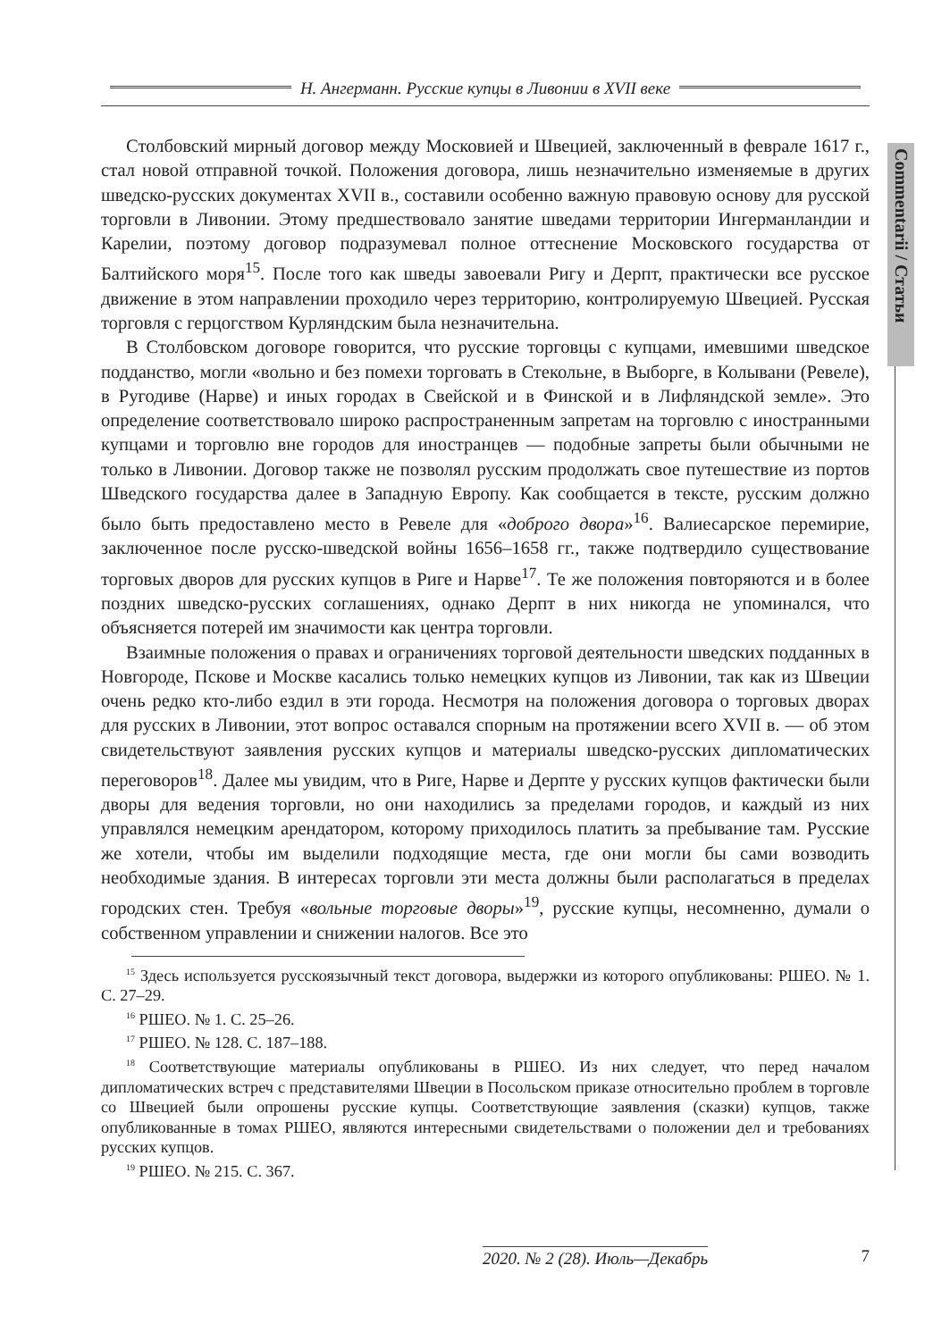Н. Ангерманн. Русские купцы в Ливонии в XVII веке
Commentarii / Статьи
Столбовский мирный договор между Московией и Швецией, заключенный в феврале 1617 г., стал новой отправной точкой. Положения договора, лишь незначительно изменяемые в других шведско-русских документах XVII в., составили особенно важную правовую основу для русской торговли в Ливонии. Этому предшествовало занятие шведами территории Ингерманландии и Карелии, поэтому договор подразумевал полное оттеснение Московского государства от Балтийского моря<sup>15</sup>. После того как шведы завоевали Ригу и Дерпт, практически все русское движение в этом направлении проходило через территорию, контролируемую Швецией. Русская торговля с герцогством Курляндским была незначительна.
В Столбовском договоре говорится, что русские торговцы с купцами, имевшими шведское подданство, могли «вольно и без помехи торговать в Стекольне, в Выборге, в Колывани (Ревеле), в Ругодиве (Нарве) и иных городах в Свейской и в Финской и в Лифляндской земле». Это определение соответствовало широко распространенным запретам на торговлю с иностранными купцами и торговлю вне городов для иностранцев — подобные запреты были обычными не только в Ливонии. Договор также не позволял русским продолжать свое путешествие из портов Шведского государства далее в Западную Европу. Как сообщается в тексте, русским должно было быть предоставлено место в Ревеле для «доброго двора»<sup>16</sup>. Валиесарское перемирие, заключенное после русско-шведской войны 1656–1658 гг., также подтвердило существование торговых дворов для русских купцов в Риге и Нарве<sup>17</sup>. Те же положения повторяются и в более поздних шведско-русских соглашениях, однако Дерпт в них никогда не упоминался, что объясняется потерей им значимости как центра торговли.
Взаимные положения о правах и ограничениях торговой деятельности шведских подданных в Новгороде, Пскове и Москве касались только немецких купцов из Ливонии, так как из Швеции очень редко кто-либо ездил в эти города. Несмотря на положения договора о торговых дворах для русских в Ливонии, этот вопрос оставался спорным на протяжении всего XVII в. — об этом свидетельствуют заявления русских купцов и материалы шведско-русских дипломатических переговоров<sup>18</sup>. Далее мы увидим, что в Риге, Нарве и Дерпте у русских купцов фактически были дворы для ведения торговли, но они находились за пределами городов, и каждый из них управлялся немецким арендатором, которому приходилось платить за пребывание там. Русские же хотели, чтобы им выделили подходящие места, где они могли бы сами возводить необходимые здания. В интересах торговли эти места должны были располагаться в пределах городских стен. Требуя «вольные торговые дворы»<sup>19</sup>, русские купцы, несомненно, думали о собственном управлении и снижении налогов. Все это
<sup>15</sup> Здесь используется русскоязычный текст договора, выдержки из которого опубликованы: РШЕО. № 1. С. 27–29.
<sup>16</sup> РШЕО. № 1. С. 25–26.
<sup>17</sup> РШЕО. № 128. С. 187–188.
<sup>18</sup> Соответствующие материалы опубликованы в РШЕО. Из них следует, что перед началом дипломатических встреч с представителями Швеции в Посольском приказе относительно проблем в торговле со Швецией были опрошены русские купцы. Соответствующие заявления (сказки) купцов, также опубликованные в томах РШЕО, являются интересными свидетельствами о положении дел и требованиях русских купцов.
<sup>19</sup> РШЕО. № 215. С. 367.
2020. № 2 (28). Июль—Декабрь 7